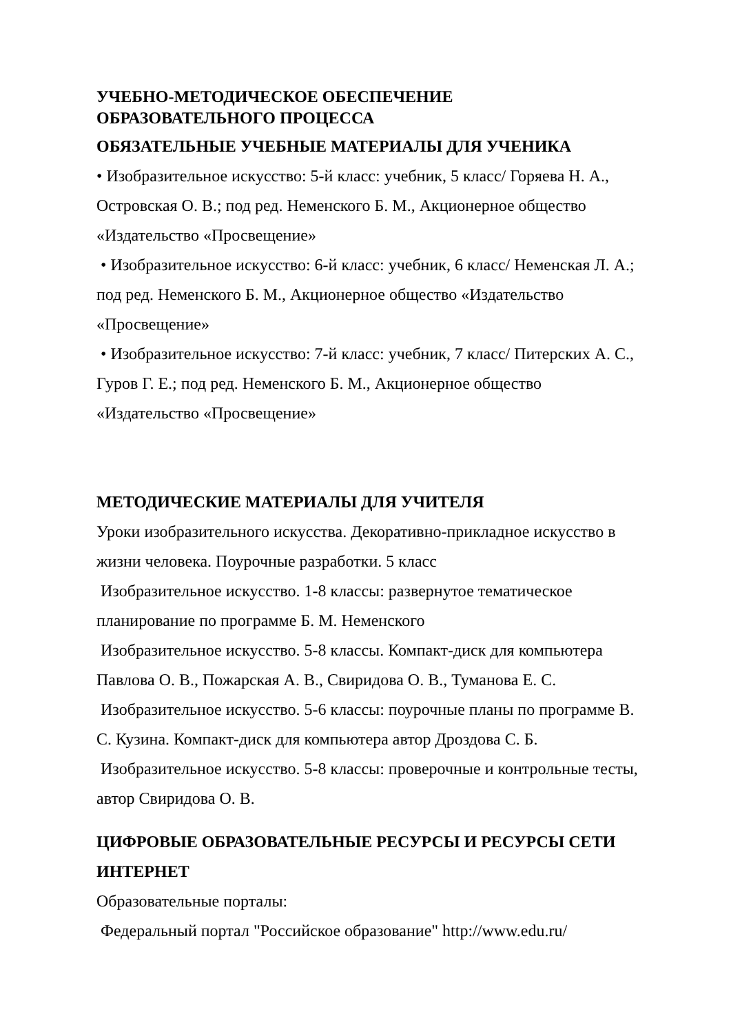УЧЕБНО-МЕТОДИЧЕСКОЕ ОБЕСПЕЧЕНИЕ
ОБРАЗОВАТЕЛЬНОГО ПРОЦЕССА
ОБЯЗАТЕЛЬНЫЕ УЧЕБНЫЕ МАТЕРИАЛЫ ДЛЯ УЧЕНИКА
• Изобразительное искусство: 5-й класс: учебник, 5 класс/ Горяева Н. А., Островская О. В.; под ред. Неменского Б. М., Акционерное общество «Издательство «Просвещение»
• Изобразительное искусство: 6-й класс: учебник, 6 класс/ Неменская Л. А.; под ред. Неменского Б. М., Акционерное общество «Издательство «Просвещение»
• Изобразительное искусство: 7-й класс: учебник, 7 класс/ Питерских А. С., Гуров Г. Е.; под ред. Неменского Б. М., Акционерное общество «Издательство «Просвещение»
МЕТОДИЧЕСКИЕ МАТЕРИАЛЫ ДЛЯ УЧИТЕЛЯ
Уроки изобразительного искусства. Декоративно-прикладное искусство в жизни человека. Поурочные разработки. 5 класс
Изобразительное искусство. 1-8 классы: развернутое тематическое планирование по программе Б. М. Неменского
Изобразительное искусство. 5-8 классы. Компакт-диск для компьютера Павлова О. В., Пожарская А. В., Свиридова О. В., Туманова Е. С.
Изобразительное искусство. 5-6 классы: поурочные планы по программе В. С. Кузина. Компакт-диск для компьютера автор Дроздова С. Б.
Изобразительное искусство. 5-8 классы: проверочные и контрольные тесты, автор Свиридова О. В.
ЦИФРОВЫЕ ОБРАЗОВАТЕЛЬНЫЕ РЕСУРСЫ И РЕСУРСЫ СЕТИ ИНТЕРНЕТ
Образовательные порталы:
Федеральный портал "Российское образование" http://www.edu.ru/